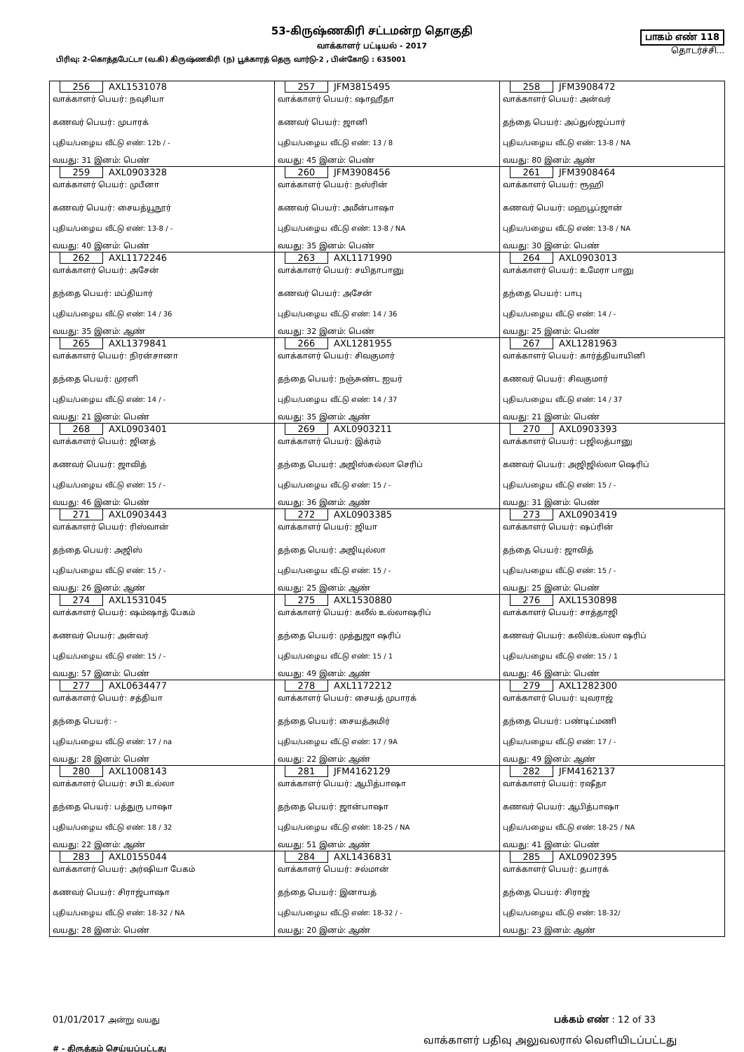53-கிருஷ்ணகிரி சட்டமன்ற தொகுதி
வாக்காளர் பட்டியல் - 2017
பாகம் எண் 118
தொடர்ச்சி...
பிரிவு: 2-கொத்தபேட்டா (வ.கி) கிருஷ்ணகிரி (ந) பூக்காரத் தெரு வார்டு-2 , பின்கோடு : 635001
| 256 AXL1531078 வாக்காளர் பெயர்: நவுசியா கணவர் பெயர்: முபாரக் புதிய/பழைய வீட்டு எண்: 12b / - வயது: 31 இனம்: பெண் | 257 JFM3815495 வாக்காளர் பெயர்: ஷாஹீதா கணவர் பெயர்: ஜானி புதிய/பழைய வீட்டு எண்: 13 / 8 வயது: 45 இனம்: பெண் | 258 JFM3908472 வாக்காளர் பெயர்: அன்வர் தந்தை பெயர்: அப்துல்ஜப்பார் புதிய/பழைய வீட்டு எண்: 13-8 / NA வயது: 80 இனம்: ஆண் |
| 259 AXL0903328 வாக்காளர் பெயர்: முபீனா கணவர் பெயர்: சையத்யூநூர் புதிய/பழைய வீட்டு எண்: 13-8 / - வயது: 40 இனம்: பெண் | 260 JFM3908456 வாக்காளர் பெயர்: நஸ்ரின் கணவர் பெயர்: அமீன்பாஷா புதிய/பழைய வீட்டு எண்: 13-8 / NA வயது: 35 இனம்: பெண் | 261 JFM3908464 வாக்காளர் பெயர்: ரூஹி கணவர் பெயர்: மஹபூப்ஜான் புதிய/பழைய வீட்டு எண்: 13-8 / NA வயது: 30 இனம்: பெண் |
| 262 AXL1172246 வாக்காளர் பெயர்: அசேன் தந்தை பெயர்: மப்தியார் புதிய/பழைய வீட்டு எண்: 14 / 36 வயது: 35 இனம்: ஆண் | 263 AXL1171990 வாக்காளர் பெயர்: சயிதாபானு கணவர் பெயர்: அசேன் புதிய/பழைய வீட்டு எண்: 14 / 36 வயது: 32 இனம்: பெண் | 264 AXL0903013 வாக்காளர் பெயர்: உமேரா பானு தந்தை பெயர்: பாபு புதிய/பழைய வீட்டு எண்: 14 / - வயது: 25 இனம்: பெண் |
| 265 AXL1379841 வாக்காளர் பெயர்: நிரன்சானா தந்தை பெயர்: முரளி புதிய/பழைய வீட்டு எண்: 14 / - வயது: 21 இனம்: பெண் | 266 AXL1281955 வாக்காளர் பெயர்: சிவகுமார் தந்தை பெயர்: நஞ்சுண்ட ஐயர் புதிய/பழைய வீட்டு எண்: 14 / 37 வயது: 35 இனம்: ஆண் | 267 AXL1281963 வாக்காளர் பெயர்: கார்த்தியாயினி கணவர் பெயர்: சிவகுமார் புதிய/பழைய வீட்டு எண்: 14 / 37 வயது: 21 இனம்: பெண் |
| 268 AXL0903401 வாக்காளர் பெயர்: ஜினத் கணவர் பெயர்: ஜாவித் புதிய/பழைய வீட்டு எண்: 15 / - வயது: 46 இனம்: பெண் | 269 AXL0903211 வாக்காளர் பெயர்: இக்ரம் தந்தை பெயர்: அஜிஸ்சுல்லா செரிப் புதிய/பழைய வீட்டு எண்: 15 / - வயது: 36 இனம்: ஆண் | 270 AXL0903393 வாக்காளர் பெயர்: பஜிலத்பானு கணவர் பெயர்: அஜிஜில்லா ஷெரிப் புதிய/பழைய வீட்டு எண்: 15 / - வயது: 31 இனம்: பெண் |
| 271 AXL0903443 வாக்காளர் பெயர்: ரிஸ்வான் தந்தை பெயர்: அஜிஸ் புதிய/பழைய வீட்டு எண்: 15 / - வயது: 26 இனம்: ஆண் | 272 AXL0903385 வாக்காளர் பெயர்: ஜியா தந்தை பெயர்: அஜியுல்லா புதிய/பழைய வீட்டு எண்: 15 / - வயது: 25 இனம்: ஆண் | 273 AXL0903419 வாக்காளர் பெயர்: ஷப்ரின் தந்தை பெயர்: ஜாவித் புதிய/பழைய வீட்டு எண்: 15 / - வயது: 25 இனம்: பெண் |
| 274 AXL1531045 வாக்காளர் பெயர்: ஷம்ஷாத் பேகம் கணவர் பெயர்: அன்வர் புதிய/பழைய வீட்டு எண்: 15 / - வயது: 57 இனம்: பெண் | 275 AXL1530880 வாக்காளர் பெயர்: கலீல் உல்லாஷரிப் தந்தை பெயர்: முத்துஜா ஷரிப் புதிய/பழைய வீட்டு எண்: 15 / 1 வயது: 49 இனம்: ஆண் | 276 AXL1530898 வாக்காளர் பெயர்: சாத்தாஜி கணவர் பெயர்: கலில்உல்லா ஷரிப் புதிய/பழைய வீட்டு எண்: 15 / 1 வயது: 46 இனம்: பெண் |
| 277 AXL0634477 வாக்காளர் பெயர்: சத்தியா தந்தை பெயர்: - புதிய/பழைய வீட்டு எண்: 17 / na வயது: 28 இனம்: பெண் | 278 AXL1172212 வாக்காளர் பெயர்: சையத் முபாரக் தந்தை பெயர்: சையத்அமிர் புதிய/பழைய வீட்டு எண்: 17 / 9A வயது: 22 இனம்: ஆண் | 279 AXL1282300 வாக்காளர் பெயர்: யுவராஜ் தந்தை பெயர்: பண்டிட்மணி புதிய/பழைய வீட்டு எண்: 17 / - வயது: 49 இனம்: ஆண் |
| 280 AXL1008143 வாக்காளர் பெயர்: சபி உல்லா தந்தை பெயர்: பத்துரு பாஷா புதிய/பழைய வீட்டு எண்: 18 / 32 வயது: 22 இனம்: ஆண் | 281 JFM4162129 வாக்காளர் பெயர்: ஆபித்பாஷா தந்தை பெயர்: ஜான்பாஷா புதிய/பழைய வீட்டு எண்: 18-25 / NA வயது: 51 இனம்: ஆண் | 282 JFM4162137 வாக்காளர் பெயர்: ரஷீதா கணவர் பெயர்: ஆபித்பாஷா புதிய/பழைய வீட்டு எண்: 18-25 / NA வயது: 41 இனம்: பெண் |
| 283 AXL0155044 வாக்காளர் பெயர்: அர்ஷியா பேகம் கணவர் பெயர்: சிராஜ்பாஷா புதிய/பழைய வீட்டு எண்: 18-32 / NA வயது: 28 இனம்: பெண் | 284 AXL1436831 வாக்காளர் பெயர்: சல்மான் தந்தை பெயர்: இனாயத் புதிய/பழைய வீட்டு எண்: 18-32 / - வயது: 20 இனம்: ஆண் | 285 AXL0902395 வாக்காளர் பெயர்: தபாரக் தந்தை பெயர்: சிராஜ் புதிய/பழைய வீட்டு எண்: 18-32/ வயது: 23 இனம்: ஆண் |
01/01/2017 அன்று வயது பக்கம் எண் : 12 of 33
# - திருத்தம் செய்யப்பட்டது வாக்காளர் பதிவு அலுவலரால் வெளியிடப்பட்டது